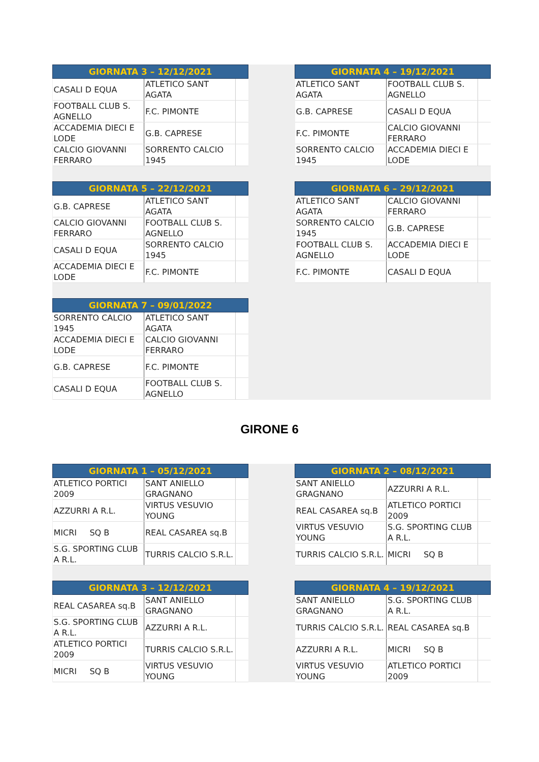| GIORNATA 3 – 12/12/2021 | | |
| --- | --- | --- |
| CASALI D EQUA | ATLETICO SANT AGATA | |
| FOOTBALL CLUB S. AGNELLO | F.C. PIMONTE | |
| ACCADEMIA DIECI E LODE | G.B. CAPRESE | |
| CALCIO GIOVANNI FERRARO | SORRENTO CALCIO 1945 | |
| GIORNATA 4 – 19/12/2021 | | |
| --- | --- | --- |
| ATLETICO SANT AGATA | FOOTBALL CLUB S. AGNELLO | |
| G.B. CAPRESE | CASALI D EQUA | |
| F.C. PIMONTE | CALCIO GIOVANNI FERRARO | |
| SORRENTO CALCIO 1945 | ACCADEMIA DIECI E LODE | |
| GIORNATA 5 – 22/12/2021 | | |
| --- | --- | --- |
| G.B. CAPRESE | ATLETICO SANT AGATA | |
| CALCIO GIOVANNI FERRARO | FOOTBALL CLUB S. AGNELLO | |
| CASALI D EQUA | SORRENTO CALCIO 1945 | |
| ACCADEMIA DIECI E LODE | F.C. PIMONTE | |
| GIORNATA 6 – 29/12/2021 | | |
| --- | --- | --- |
| ATLETICO SANT AGATA | CALCIO GIOVANNI FERRARO | |
| SORRENTO CALCIO 1945 | G.B. CAPRESE | |
| FOOTBALL CLUB S. AGNELLO | ACCADEMIA DIECI E LODE | |
| F.C. PIMONTE | CASALI D EQUA | |
| GIORNATA 7 – 09/01/2022 | | |
| --- | --- | --- |
| SORRENTO CALCIO 1945 | ATLETICO SANT AGATA | |
| ACCADEMIA DIECI E LODE | CALCIO GIOVANNI FERRARO | |
| G.B. CAPRESE | F.C. PIMONTE | |
| CASALI D EQUA | FOOTBALL CLUB S. AGNELLO | |
GIRONE 6
| GIORNATA 1 – 05/12/2021 | | |
| --- | --- | --- |
| ATLETICO PORTICI 2009 | SANT ANIELLO GRAGNANO | |
| AZZURRI A R.L. | VIRTUS VESUVIO YOUNG | |
| MICRI SQ B | REAL CASAREA sq.B | |
| S.G. SPORTING CLUB A R.L. | TURRIS CALCIO S.R.L. | |
| GIORNATA 2 – 08/12/2021 | | |
| --- | --- | --- |
| SANT ANIELLO GRAGNANO | AZZURRI A R.L. | |
| REAL CASAREA sq.B | ATLETICO PORTICI 2009 | |
| VIRTUS VESUVIO YOUNG | S.G. SPORTING CLUB A R.L. | |
| TURRIS CALCIO S.R.L. | MICRI SQ B | |
| GIORNATA 3 – 12/12/2021 | | |
| --- | --- | --- |
| REAL CASAREA sq.B | SANT ANIELLO GRAGNANO | |
| S.G. SPORTING CLUB A R.L. | AZZURRI A R.L. | |
| ATLETICO PORTICI 2009 | TURRIS CALCIO S.R.L. | |
| MICRI SQ B | VIRTUS VESUVIO YOUNG | |
| GIORNATA 4 – 19/12/2021 | | |
| --- | --- | --- |
| SANT ANIELLO GRAGNANO | S.G. SPORTING CLUB A R.L. | |
| TURRIS CALCIO S.R.L. | REAL CASAREA sq.B | |
| AZZURRI A R.L. | MICRI SQ B | |
| VIRTUS VESUVIO YOUNG | ATLETICO PORTICI 2009 | |